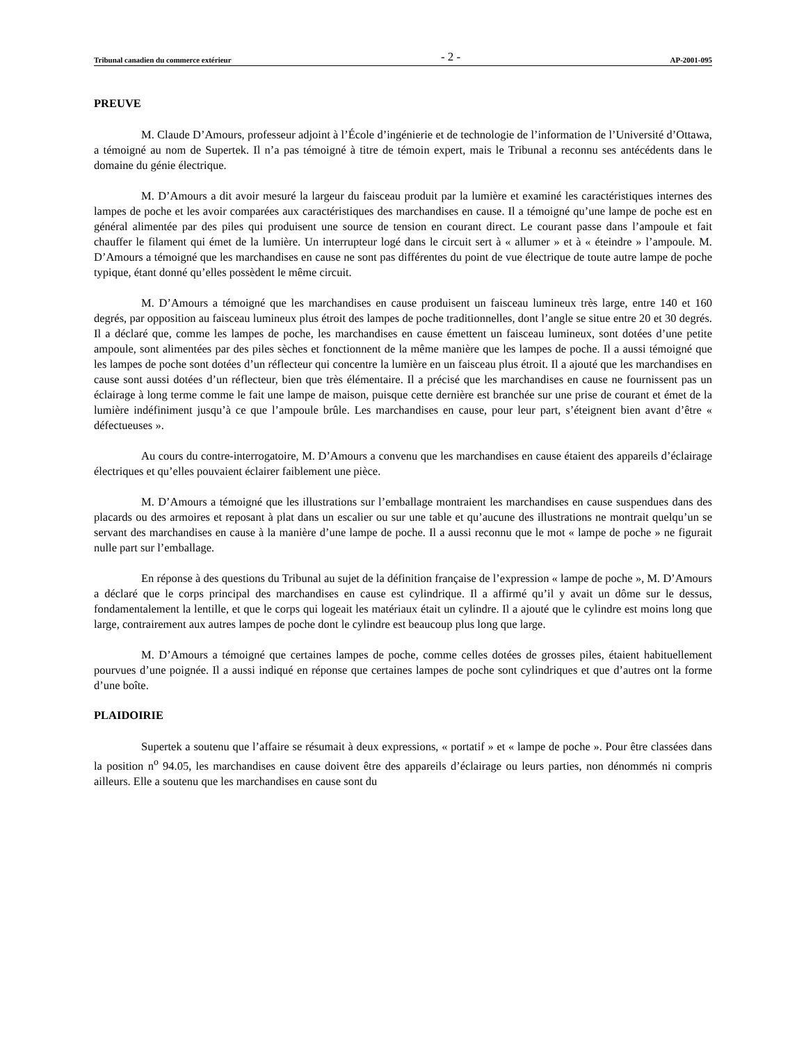Tribunal canadien du commerce extérieur - 2 - AP-2001-095
PREUVE
M. Claude D’Amours, professeur adjoint à l’École d’ingénierie et de technologie de l’information de l’Université d’Ottawa, a témoigné au nom de Supertek. Il n’a pas témoigné à titre de témoin expert, mais le Tribunal a reconnu ses antécédents dans le domaine du génie électrique.
M. D’Amours a dit avoir mesuré la largeur du faisceau produit par la lumière et examiné les caractéristiques internes des lampes de poche et les avoir comparées aux caractéristiques des marchandises en cause. Il a témoigné qu’une lampe de poche est en général alimentée par des piles qui produisent une source de tension en courant direct. Le courant passe dans l’ampoule et fait chauffer le filament qui émet de la lumière. Un interrupteur logé dans le circuit sert à « allumer » et à « éteindre » l’ampoule. M. D’Amours a témoigné que les marchandises en cause ne sont pas différentes du point de vue électrique de toute autre lampe de poche typique, étant donné qu’elles possèdent le même circuit.
M. D’Amours a témoigné que les marchandises en cause produisent un faisceau lumineux très large, entre 140 et 160 degrés, par opposition au faisceau lumineux plus étroit des lampes de poche traditionnelles, dont l’angle se situe entre 20 et 30 degrés. Il a déclaré que, comme les lampes de poche, les marchandises en cause émettent un faisceau lumineux, sont dotées d’une petite ampoule, sont alimentées par des piles sèches et fonctionnent de la même manière que les lampes de poche. Il a aussi témoigné que les lampes de poche sont dotées d’un réflecteur qui concentre la lumière en un faisceau plus étroit. Il a ajouté que les marchandises en cause sont aussi dotées d’un réflecteur, bien que très élémentaire. Il a précisé que les marchandises en cause ne fournissent pas un éclairage à long terme comme le fait une lampe de maison, puisque cette dernière est branchée sur une prise de courant et émet de la lumière indéfiniment jusqu’à ce que l’ampoule brûle. Les marchandises en cause, pour leur part, s’éteignent bien avant d’être « défectueuses ».
Au cours du contre-interrogatoire, M. D’Amours a convenu que les marchandises en cause étaient des appareils d’éclairage électriques et qu’elles pouvaient éclairer faiblement une pièce.
M. D’Amours a témoigné que les illustrations sur l’emballage montraient les marchandises en cause suspendues dans des placards ou des armoires et reposant à plat dans un escalier ou sur une table et qu’aucune des illustrations ne montrait quelqu’un se servant des marchandises en cause à la manière d’une lampe de poche. Il a aussi reconnu que le mot « lampe de poche » ne figurait nulle part sur l’emballage.
En réponse à des questions du Tribunal au sujet de la définition française de l’expression « lampe de poche », M. D’Amours a déclaré que le corps principal des marchandises en cause est cylindrique. Il a affirmé qu’il y avait un dôme sur le dessus, fondamentalement la lentille, et que le corps qui logeait les matériaux était un cylindre. Il a ajouté que le cylindre est moins long que large, contrairement aux autres lampes de poche dont le cylindre est beaucoup plus long que large.
M. D’Amours a témoigné que certaines lampes de poche, comme celles dotées de grosses piles, étaient habituellement pourvues d’une poignée. Il a aussi indiqué en réponse que certaines lampes de poche sont cylindriques et que d’autres ont la forme d’une boîte.
PLAIDOIRIE
Supertek a soutenu que l’affaire se résumait à deux expressions, « portatif » et « lampe de poche ». Pour être classées dans la position n<sup>o</sup> 94.05, les marchandises en cause doivent être des appareils d’éclairage ou leurs parties, non dénommés ni compris ailleurs. Elle a soutenu que les marchandises en cause sont du